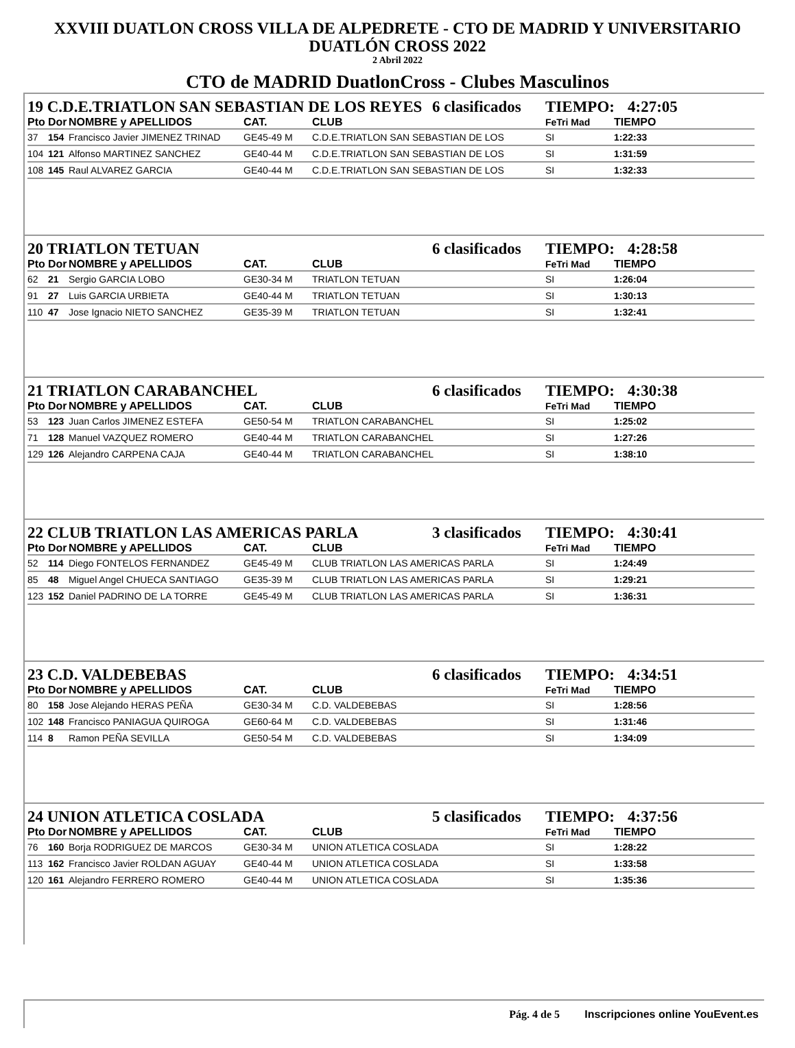XXVIII DUATLON CROSS VILLA DE ALPEDRETE - CTO DE MADRID Y UNIVERSITARIO
DUATLÓN CROSS 2022
2 Abril 2022
CTO de MADRID DuatlonCross - Clubes Masculinos
19 C.D.E.TRIATLON SAN SEBASTIAN DE LOS REYES 6 clasificados TIEMPO: 4:27:05
| Pto | Dor | NOMBRE y APELLIDOS | CAT. | CLUB | FeTri Mad | TIEMPO |
| --- | --- | --- | --- | --- | --- | --- |
| 37 | 154 | Francisco Javier JIMENEZ TRINAD | GE45-49 M | C.D.E.TRIATLON SAN SEBASTIAN DE LOS | SI | 1:22:33 |
| 104 | 121 | Alfonso MARTINEZ SANCHEZ | GE40-44 M | C.D.E.TRIATLON SAN SEBASTIAN DE LOS | SI | 1:31:59 |
| 108 | 145 | Raul ALVAREZ GARCIA | GE40-44 M | C.D.E.TRIATLON SAN SEBASTIAN DE LOS | SI | 1:32:33 |
20 TRIATLON TETUAN 6 clasificados TIEMPO: 4:28:58
| Pto | Dor | NOMBRE y APELLIDOS | CAT. | CLUB | FeTri Mad | TIEMPO |
| --- | --- | --- | --- | --- | --- | --- |
| 62 | 21 | Sergio GARCIA LOBO | GE30-34 M | TRIATLON TETUAN | SI | 1:26:04 |
| 91 | 27 | Luis GARCIA URBIETA | GE40-44 M | TRIATLON TETUAN | SI | 1:30:13 |
| 110 | 47 | Jose Ignacio NIETO SANCHEZ | GE35-39 M | TRIATLON TETUAN | SI | 1:32:41 |
21 TRIATLON CARABANCHEL 6 clasificados TIEMPO: 4:30:38
| Pto | Dor | NOMBRE y APELLIDOS | CAT. | CLUB | FeTri Mad | TIEMPO |
| --- | --- | --- | --- | --- | --- | --- |
| 53 | 123 | Juan Carlos JIMENEZ ESTEFA | GE50-54 M | TRIATLON CARABANCHEL | SI | 1:25:02 |
| 71 | 128 | Manuel VAZQUEZ ROMERO | GE40-44 M | TRIATLON CARABANCHEL | SI | 1:27:26 |
| 129 | 126 | Alejandro CARPENA CAJA | GE40-44 M | TRIATLON CARABANCHEL | SI | 1:38:10 |
22 CLUB TRIATLON LAS AMERICAS PARLA 3 clasificados TIEMPO: 4:30:41
| Pto | Dor | NOMBRE y APELLIDOS | CAT. | CLUB | FeTri Mad | TIEMPO |
| --- | --- | --- | --- | --- | --- | --- |
| 52 | 114 | Diego FONTELOS FERNANDEZ | GE45-49 M | CLUB TRIATLON LAS AMERICAS PARLA | SI | 1:24:49 |
| 85 | 48 | Miguel Angel CHUECA SANTIAGO | GE35-39 M | CLUB TRIATLON LAS AMERICAS PARLA | SI | 1:29:21 |
| 123 | 152 | Daniel PADRINO DE LA TORRE | GE45-49 M | CLUB TRIATLON LAS AMERICAS PARLA | SI | 1:36:31 |
23 C.D. VALDEBEBAS 6 clasificados TIEMPO: 4:34:51
| Pto | Dor | NOMBRE y APELLIDOS | CAT. | CLUB | FeTri Mad | TIEMPO |
| --- | --- | --- | --- | --- | --- | --- |
| 80 | 158 | Jose Alejando HERAS PEÑA | GE30-34 M | C.D. VALDEBEBAS | SI | 1:28:56 |
| 102 | 148 | Francisco PANIAGUA QUIROGA | GE60-64 M | C.D. VALDEBEBAS | SI | 1:31:46 |
| 114 | 8 | Ramon PEÑA SEVILLA | GE50-54 M | C.D. VALDEBEBAS | SI | 1:34:09 |
24 UNION ATLETICA COSLADA 5 clasificados TIEMPO: 4:37:56
| Pto | Dor | NOMBRE y APELLIDOS | CAT. | CLUB | FeTri Mad | TIEMPO |
| --- | --- | --- | --- | --- | --- | --- |
| 76 | 160 | Borja RODRIGUEZ DE MARCOS | GE30-34 M | UNION ATLETICA COSLADA | SI | 1:28:22 |
| 113 | 162 | Francisco Javier ROLDAN AGUAY | GE40-44 M | UNION ATLETICA COSLADA | SI | 1:33:58 |
| 120 | 161 | Alejandro FERRERO ROMERO | GE40-44 M | UNION ATLETICA COSLADA | SI | 1:35:36 |
Pág. 4 de 5 Inscripciones online YouEvent.es